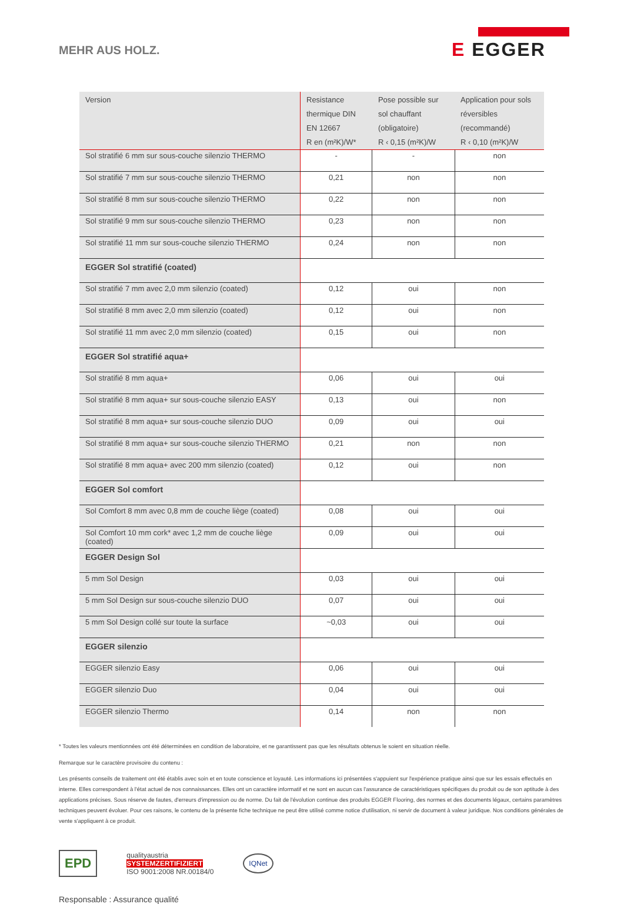MEHR AUS HOLZ.
E EGGER
| Version | Resistance thermique DIN EN 12667 R en (m²K)/W* | Pose possible sur sol chauffant (obligatoire) R ‹ 0,15 (m²K)/W | Application pour sols réversibles (recommandé) R ‹ 0,10 (m²K)/W |
| --- | --- | --- | --- |
| Sol stratifié 6 mm sur sous-couche silenzio THERMO | - | - | non |
| Sol stratifié 7 mm sur sous-couche silenzio THERMO | 0,21 | non | non |
| Sol stratifié 8 mm sur sous-couche silenzio THERMO | 0,22 | non | non |
| Sol stratifié 9 mm sur sous-couche silenzio THERMO | 0,23 | non | non |
| Sol stratifié 11 mm sur sous-couche silenzio THERMO | 0,24 | non | non |
| EGGER Sol stratifié (coated) | | | |
| Sol stratifié 7 mm avec 2,0 mm silenzio (coated) | 0,12 | oui | non |
| Sol stratifié 8 mm avec 2,0 mm silenzio (coated) | 0,12 | oui | non |
| Sol stratifié 11 mm avec 2,0 mm silenzio (coated) | 0,15 | oui | non |
| EGGER Sol stratifié aqua+ | | | |
| Sol stratifié 8 mm aqua+ | 0,06 | oui | oui |
| Sol stratifié 8 mm aqua+ sur sous-couche silenzio EASY | 0,13 | oui | non |
| Sol stratifié 8 mm aqua+ sur sous-couche silenzio DUO | 0,09 | oui | oui |
| Sol stratifié 8 mm aqua+ sur sous-couche silenzio THERMO | 0,21 | non | non |
| Sol stratifié 8 mm aqua+ avec 200 mm silenzio (coated) | 0,12 | oui | non |
| EGGER Sol comfort | | | |
| Sol Comfort 8 mm avec 0,8 mm de couche liège (coated) | 0,08 | oui | oui |
| Sol Comfort 10 mm cork* avec 1,2 mm de couche liège (coated) | 0,09 | oui | oui |
| EGGER Design Sol | | | |
| 5 mm Sol Design | 0,03 | oui | oui |
| 5 mm Sol Design sur sous-couche silenzio DUO | 0,07 | oui | oui |
| 5 mm Sol Design collé sur toute la surface | ~0,03 | oui | oui |
| EGGER silenzio | | | |
| EGGER silenzio Easy | 0,06 | oui | oui |
| EGGER silenzio Duo | 0,04 | oui | oui |
| EGGER silenzio Thermo | 0,14 | non | non |
* Toutes les valeurs mentionnées ont été déterminées en condition de laboratoire, et ne garantissent pas que les résultats obtenus le soient en situation réelle.
Remarque sur le caractère provisoire du contenu :
Les présents conseils de traitement ont été établis avec soin et en toute conscience et loyauté. Les informations ici présentées s'appuient sur l'expérience pratique ainsi que sur les essais effectués en interne. Elles correspondent à l'état actuel de nos connaissances. Elles ont un caractère informatif et ne sont en aucun cas l'assurance de caractéristiques spécifiques du produit ou de son aptitude à des applications précises. Sous réserve de fautes, d'erreurs d'impression ou de norme. Du fait de l'évolution continue des produits EGGER Flooring, des normes et des documents légaux, certains paramètres techniques peuvent évoluer. Pour ces raisons, le contenu de la présente fiche technique ne peut être utilisé comme notice d'utilisation, ni servir de document à valeur juridique. Nos conditions générales de vente s'appliquent à ce produit.
EPD
qualityaustria
SYSTEMZERTIFIZIERT
ISO 9001:2008 NR.00184/0
IQNet
Responsable : Assurance qualité